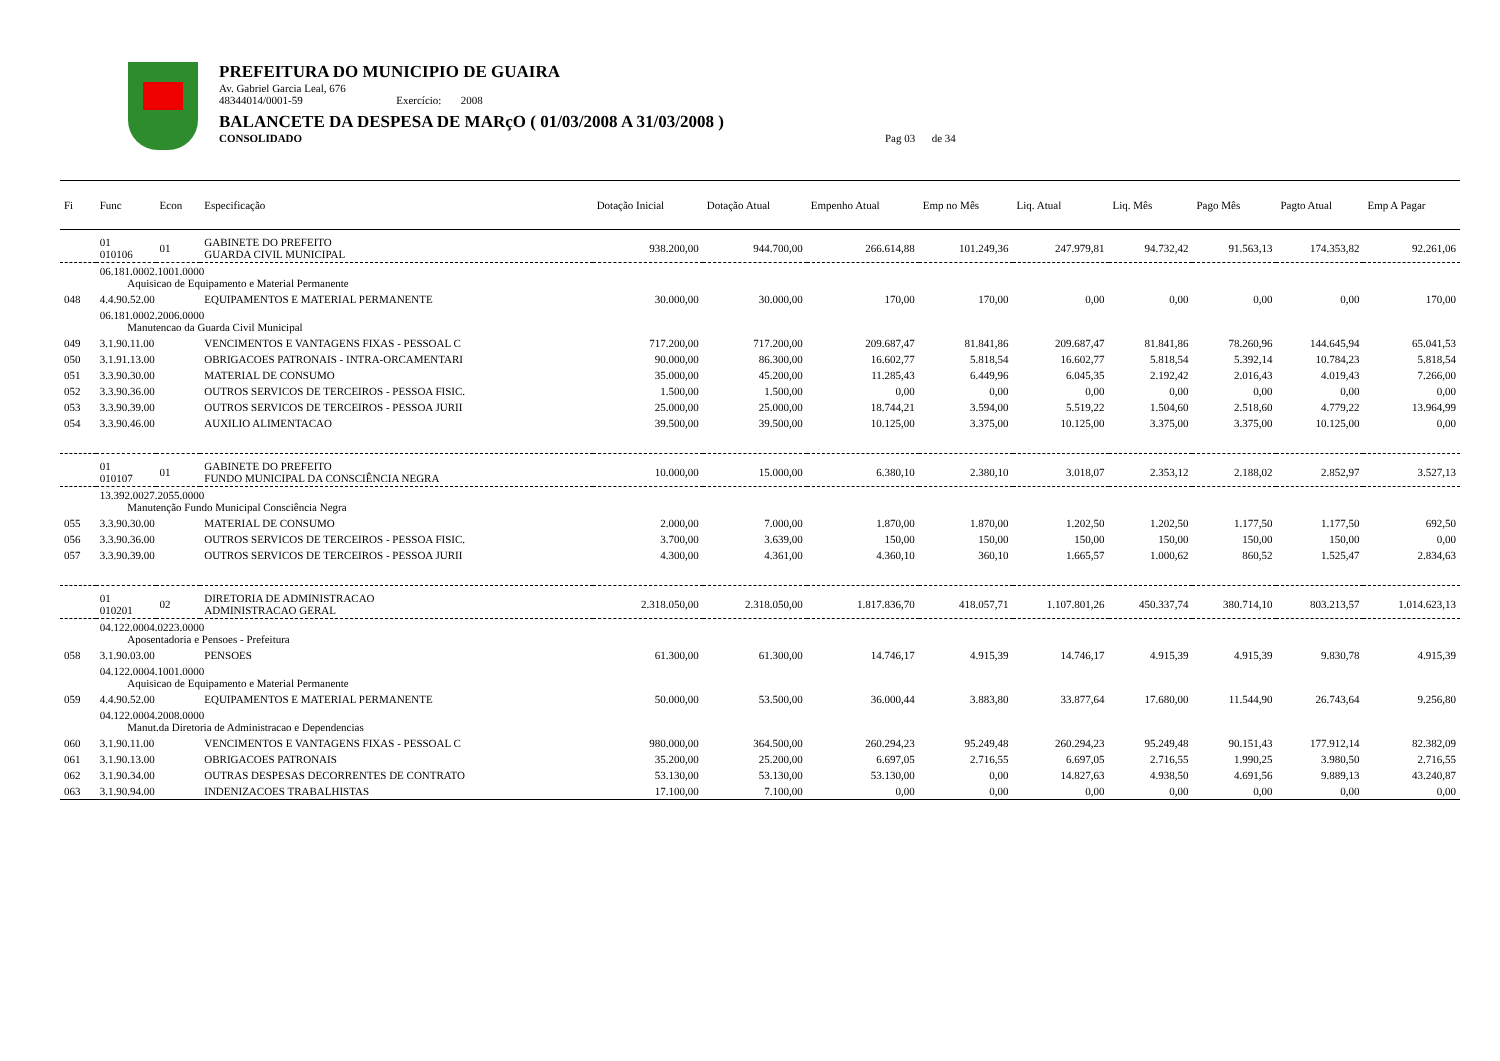PREFEITURA DO MUNICIPIO DE GUAIRA
Av. Gabriel Garcia Leal, 676
48344014/0001-59 Exercício: 2008
BALANCETE DA DESPESA DE MARçO ( 01/03/2008 A 31/03/2008 )
CONSOLIDADO Pag 03 de 34
| Fi | Func | Econ | Especificação | Dotação Inicial | Dotação Atual | Empenho Atual | Emp no Mês | Liq. Atual | Liq. Mês | Pago Mês | Pagto Atual | Emp A Pagar |
| --- | --- | --- | --- | --- | --- | --- | --- | --- | --- | --- | --- | --- |
| | 01 010106 | 01 | GABINETE DO PREFEITO GUARDA CIVIL MUNICIPAL | 938.200,00 | 944.700,00 | 266.614,88 | 101.249,36 | 247.979,81 | 94.732,42 | 91.563,13 | 174.353,82 | 92.261,06 |
| | 06.181.0002.1001.0000 Aquisicao de Equipamento e Material Permanente | | | | | | | | | | | |
| 048 | 4.4.90.52.00 | | EQUIPAMENTOS E MATERIAL PERMANENTE | 30.000,00 | 30.000,00 | 170,00 | 170,00 | 0,00 | 0,00 | 0,00 | 0,00 | 170,00 |
| | 06.181.0002.2006.0000 Manutencao da Guarda Civil Municipal | | | | | | | | | | | |
| 049 | 3.1.90.11.00 | | VENCIMENTOS E VANTAGENS FIXAS - PESSOAL C | 717.200,00 | 717.200,00 | 209.687,47 | 81.841,86 | 209.687,47 | 81.841,86 | 78.260,96 | 144.645,94 | 65.041,53 |
| 050 | 3.1.91.13.00 | | OBRIGACOES PATRONAIS - INTRA-ORCAMENTARI | 90.000,00 | 86.300,00 | 16.602,77 | 5.818,54 | 16.602,77 | 5.818,54 | 5.392,14 | 10.784,23 | 5.818,54 |
| 051 | 3.3.90.30.00 | | MATERIAL DE CONSUMO | 35.000,00 | 45.200,00 | 11.285,43 | 6.449,96 | 6.045,35 | 2.192,42 | 2.016,43 | 4.019,43 | 7.266,00 |
| 052 | 3.3.90.36.00 | | OUTROS SERVICOS DE TERCEIROS - PESSOA FISIC. | 1.500,00 | 1.500,00 | 0,00 | 0,00 | 0,00 | 0,00 | 0,00 | 0,00 | 0,00 |
| 053 | 3.3.90.39.00 | | OUTROS SERVICOS DE TERCEIROS - PESSOA JURII | 25.000,00 | 25.000,00 | 18.744,21 | 3.594,00 | 5.519,22 | 1.504,60 | 2.518,60 | 4.779,22 | 13.964,99 |
| 054 | 3.3.90.46.00 | | AUXILIO ALIMENTACAO | 39.500,00 | 39.500,00 | 10.125,00 | 3.375,00 | 10.125,00 | 3.375,00 | 3.375,00 | 10.125,00 | 0,00 |
| | 01 010107 | 01 | GABINETE DO PREFEITO FUNDO MUNICIPAL DA CONSCIÊNCIA NEGRA | 10.000,00 | 15.000,00 | 6.380,10 | 2.380,10 | 3.018,07 | 2.353,12 | 2.188,02 | 2.852,97 | 3.527,13 |
| | 13.392.0027.2055.0000 Manutenção Fundo Municipal Consciência Negra | | | | | | | | | | | |
| 055 | 3.3.90.30.00 | | MATERIAL DE CONSUMO | 2.000,00 | 7.000,00 | 1.870,00 | 1.870,00 | 1.202,50 | 1.202,50 | 1.177,50 | 1.177,50 | 692,50 |
| 056 | 3.3.90.36.00 | | OUTROS SERVICOS DE TERCEIROS - PESSOA FISIC. | 3.700,00 | 3.639,00 | 150,00 | 150,00 | 150,00 | 150,00 | 150,00 | 150,00 | 0,00 |
| 057 | 3.3.90.39.00 | | OUTROS SERVICOS DE TERCEIROS - PESSOA JURII | 4.300,00 | 4.361,00 | 4.360,10 | 360,10 | 1.665,57 | 1.000,62 | 860,52 | 1.525,47 | 2.834,63 |
| | 01 010201 | 02 | DIRETORIA DE ADMINISTRACAO ADMINISTRACAO GERAL | 2.318.050,00 | 2.318.050,00 | 1.817.836,70 | 418.057,71 | 1.107.801,26 | 450.337,74 | 380.714,10 | 803.213,57 | 1.014.623,13 |
| | 04.122.0004.0223.0000 Aposentadoria e Pensoes - Prefeitura | | | | | | | | | | | |
| 058 | 3.1.90.03.00 | | PENSOES | 61.300,00 | 61.300,00 | 14.746,17 | 4.915,39 | 14.746,17 | 4.915,39 | 4.915,39 | 9.830,78 | 4.915,39 |
| | 04.122.0004.1001.0000 Aquisicao de Equipamento e Material Permanente | | | | | | | | | | | |
| 059 | 4.4.90.52.00 | | EQUIPAMENTOS E MATERIAL PERMANENTE | 50.000,00 | 53.500,00 | 36.000,44 | 3.883,80 | 33.877,64 | 17.680,00 | 11.544,90 | 26.743,64 | 9.256,80 |
| | 04.122.0004.2008.0000 Manut.da Diretoria de Administracao e Dependencias | | | | | | | | | | | |
| 060 | 3.1.90.11.00 | | VENCIMENTOS E VANTAGENS FIXAS - PESSOAL C | 980.000,00 | 364.500,00 | 260.294,23 | 95.249,48 | 260.294,23 | 95.249,48 | 90.151,43 | 177.912,14 | 82.382,09 |
| 061 | 3.1.90.13.00 | | OBRIGACOES PATRONAIS | 35.200,00 | 25.200,00 | 6.697,05 | 2.716,55 | 6.697,05 | 2.716,55 | 1.990,25 | 3.980,50 | 2.716,55 |
| 062 | 3.1.90.34.00 | | OUTRAS DESPESAS DECORRENTES DE CONTRATO | 53.130,00 | 53.130,00 | 53.130,00 | 0,00 | 14.827,63 | 4.938,50 | 4.691,56 | 9.889,13 | 43.240,87 |
| 063 | 3.1.90.94.00 | | INDENIZACOES TRABALHISTAS | 17.100,00 | 7.100,00 | 0,00 | 0,00 | 0,00 | 0,00 | 0,00 | 0,00 | 0,00 |